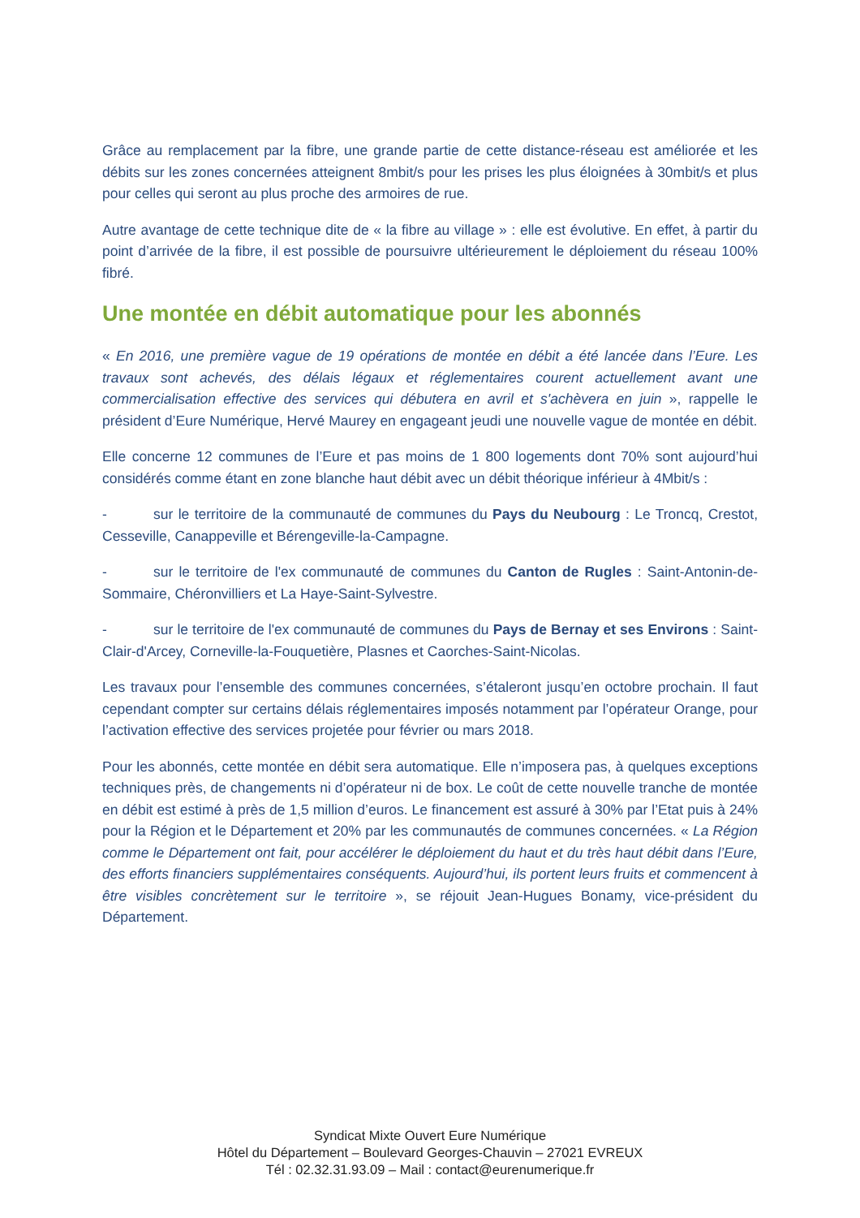Grâce au remplacement par la fibre, une grande partie de cette distance-réseau est améliorée et les débits sur les zones concernées atteignent 8mbit/s pour les prises les plus éloignées à 30mbit/s et plus pour celles qui seront au plus proche des armoires de rue.
Autre avantage de cette technique dite de « la fibre au village » : elle est évolutive. En effet, à partir du point d’arrivée de la fibre, il est possible de poursuivre ultérieurement le déploiement du réseau 100% fibré.
Une montée en débit automatique pour les abonnés
« En 2016, une première vague de 19 opérations de montée en débit a été lancée dans l’Eure. Les travaux sont achevés, des délais légaux et réglementaires courent actuellement avant une commercialisation effective des services qui débutera en avril et s'achèvera en juin », rappelle le président d’Eure Numérique, Hervé Maurey en engageant jeudi une nouvelle vague de montée en débit.
Elle concerne 12 communes de l’Eure et pas moins de 1 800 logements dont 70% sont aujourd’hui considérés comme étant en zone blanche haut débit avec un débit théorique inférieur à 4Mbit/s :
- sur le territoire de la communauté de communes du Pays du Neubourg : Le Troncq, Crestot, Cesseville, Canappeville et Bérengeville-la-Campagne.
- sur le territoire de l'ex communauté de communes du Canton de Rugles : Saint-Antonin-de-Sommaire, Chéronvilliers et La Haye-Saint-Sylvestre.
- sur le territoire de l'ex communauté de communes du Pays de Bernay et ses Environs : Saint-Clair-d'Arcey, Corneville-la-Fouquetière, Plasnes et Caorches-Saint-Nicolas.
Les travaux pour l’ensemble des communes concernées, s’étaleront jusqu’en octobre prochain. Il faut cependant compter sur certains délais réglementaires imposés notamment par l’opérateur Orange, pour l’activation effective des services projetée pour février ou mars 2018.
Pour les abonnés, cette montée en débit sera automatique. Elle n’imposera pas, à quelques exceptions techniques près, de changements ni d’opérateur ni de box. Le coût de cette nouvelle tranche de montée en débit est estimé à près de 1,5 million d’euros. Le financement est assuré à 30% par l’Etat puis à 24% pour la Région et le Département et 20% par les communautés de communes concernées. « La Région comme le Département ont fait, pour accélérer le déploiement du haut et du très haut débit dans l’Eure, des efforts financiers supplémentaires conséquents. Aujourd’hui, ils portent leurs fruits et commencent à être visibles concrètement sur le territoire », se réjouit Jean-Hugues Bonamy, vice-président du Département.
Syndicat Mixte Ouvert Eure Numérique
Hôtel du Département – Boulevard Georges-Chauvin – 27021 EVREUX
Tél : 02.32.31.93.09 – Mail : contact@eurenumerique.fr